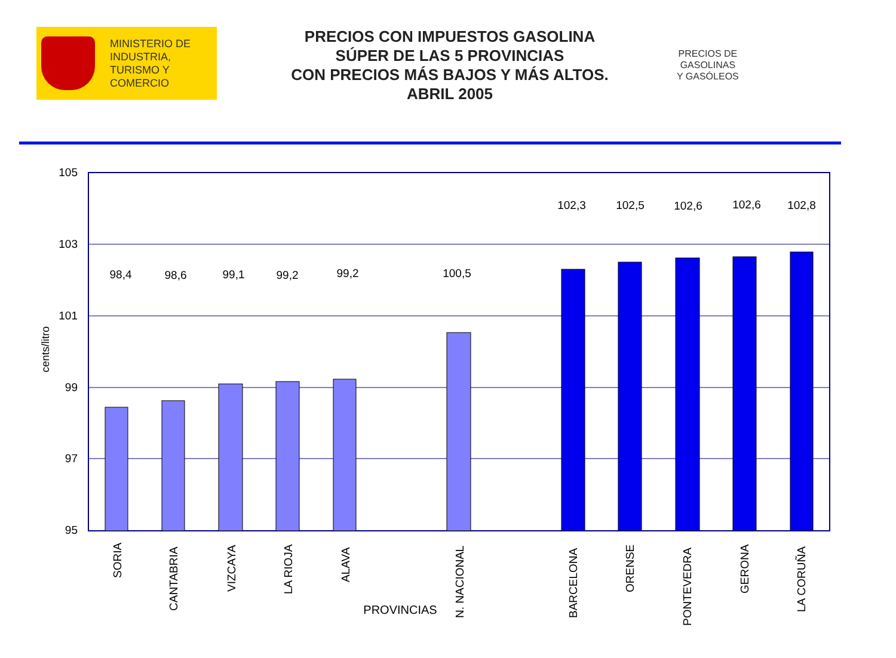MINISTERIO DE
INDUSTRIA,
TURISMO Y
COMERCIO
PRECIOS CON IMPUESTOS GASOLINA
SÚPER DE LAS 5 PROVINCIAS
CON PRECIOS MÁS BAJOS Y MÁS ALTOS.
ABRIL 2005
PRECIOS DE
GASOLINAS
Y GASÓLEOS
105
103
101
99
97
95
cents/litro
98,4
98,6
99,1
99,2
99,2
100,5
102,3
102,5
102,6
102,6
102,8
SORIA
CANTABRIA
VIZCAYA
LA RIOJA
ALAVA
N. NACIONAL
BARCELONA
ORENSE
PONTEVEDRA
GERONA
LA CORUÑA
PROVINCIAS